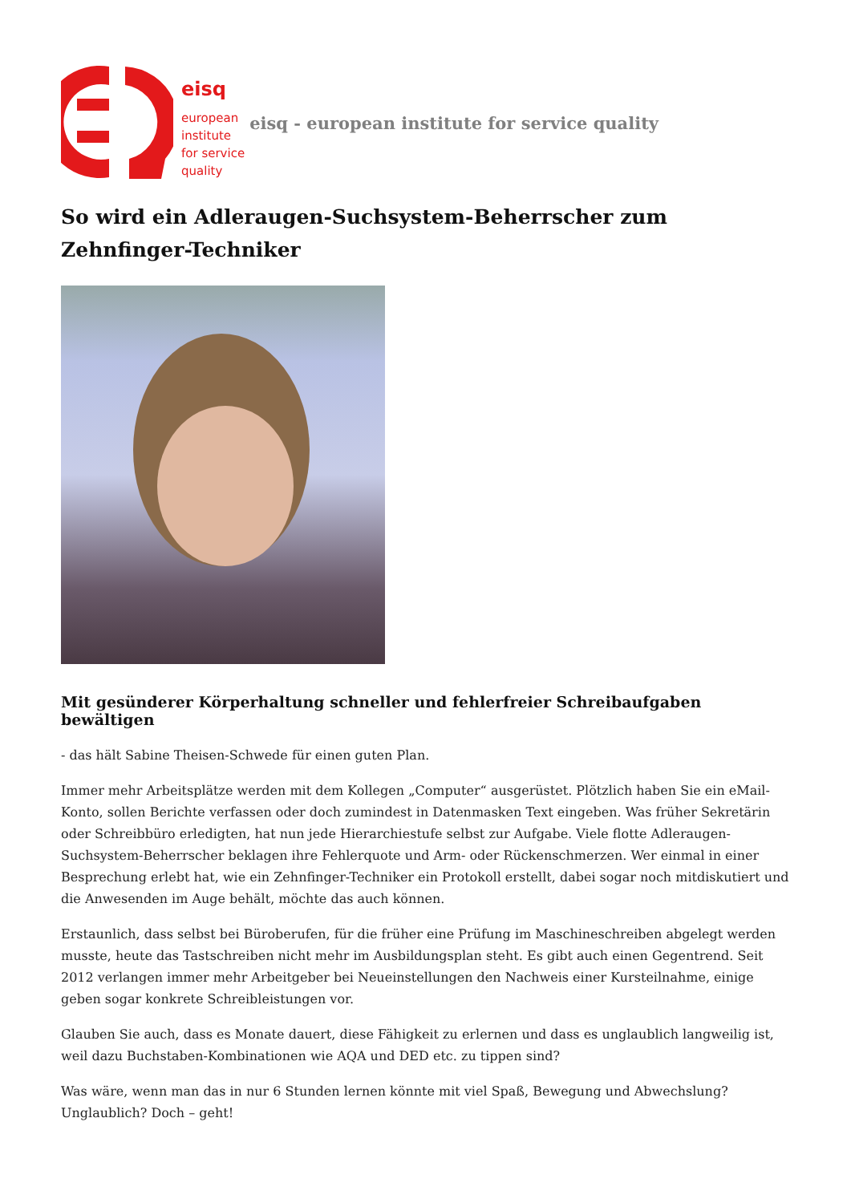eisq
european
institute
for service
quality
eisq - european institute for service quality
So wird ein Adleraugen-Suchsystem-Beherrscher zum Zehnfinger-Techniker
Mit gesünderer Körperhaltung schneller und fehlerfreier Schreibaufgaben bewältigen
- das hält Sabine Theisen-Schwede für einen guten Plan.
Immer mehr Arbeitsplätze werden mit dem Kollegen „Computer“ ausgerüstet. Plötzlich haben Sie ein eMail-Konto, sollen Berichte verfassen oder doch zumindest in Datenmasken Text eingeben. Was früher Sekretärin oder Schreibbüro erledigten, hat nun jede Hierarchiestufe selbst zur Aufgabe. Viele flotte Adleraugen-Suchsystem-Beherrscher beklagen ihre Fehlerquote und Arm- oder Rückenschmerzen. Wer einmal in einer Besprechung erlebt hat, wie ein Zehnfinger-Techniker ein Protokoll erstellt, dabei sogar noch mitdiskutiert und die Anwesenden im Auge behält, möchte das auch können.
Erstaunlich, dass selbst bei Büroberufen, für die früher eine Prüfung im Maschineschreiben abgelegt werden musste, heute das Tastschreiben nicht mehr im Ausbildungsplan steht. Es gibt auch einen Gegentrend. Seit 2012 verlangen immer mehr Arbeitgeber bei Neueinstellungen den Nachweis einer Kursteilnahme, einige geben sogar konkrete Schreibleistungen vor.
Glauben Sie auch, dass es Monate dauert, diese Fähigkeit zu erlernen und dass es unglaublich langweilig ist, weil dazu Buchstaben-Kombinationen wie AQA und DED etc. zu tippen sind?
Was wäre, wenn man das in nur 6 Stunden lernen könnte mit viel Spaß, Bewegung und Abwechslung? Unglaublich? Doch – geht!